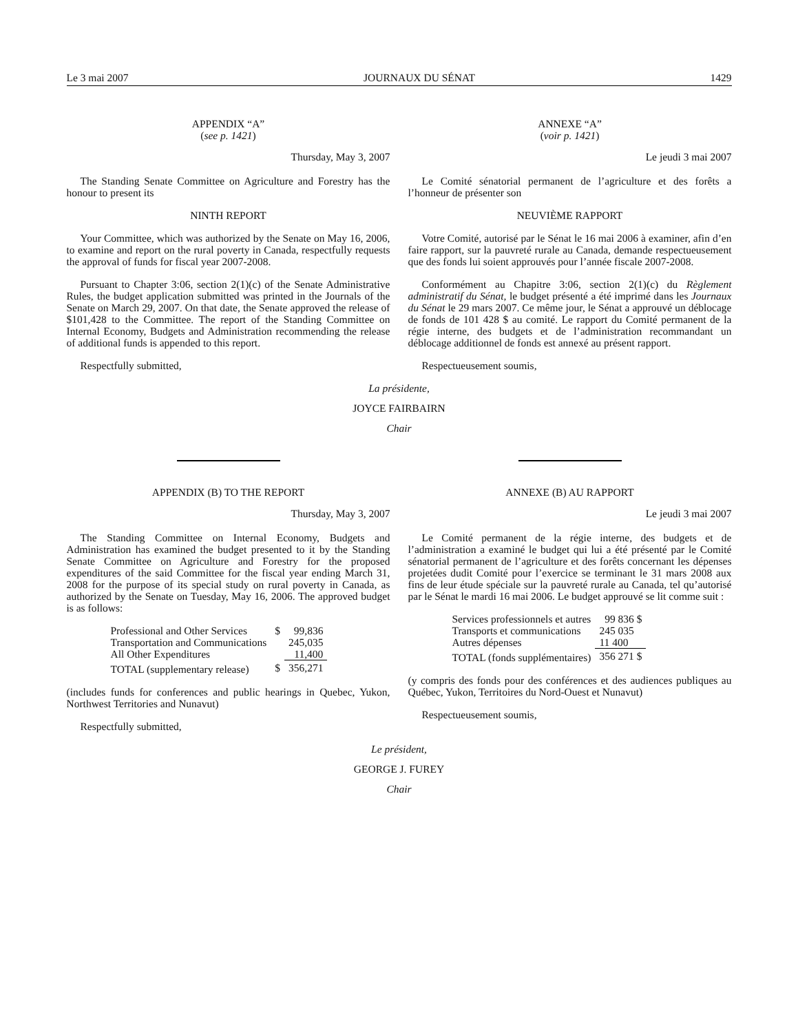Le 3 mai 2007 JOURNAUX DU SÉNAT 1429
APPENDIX “A”
(see p. 1421)
Thursday, May 3, 2007
The Standing Senate Committee on Agriculture and Forestry has the honour to present its
NINTH REPORT
Your Committee, which was authorized by the Senate on May 16, 2006, to examine and report on the rural poverty in Canada, respectfully requests the approval of funds for fiscal year 2007-2008.
Pursuant to Chapter 3:06, section 2(1)(c) of the Senate Administrative Rules, the budget application submitted was printed in the Journals of the Senate on March 29, 2007. On that date, the Senate approved the release of $101,428 to the Committee. The report of the Standing Committee on Internal Economy, Budgets and Administration recommending the release of additional funds is appended to this report.
Respectfully submitted,
ANNEXE “A”
(voir p. 1421)
Le jeudi 3 mai 2007
Le Comité sénatorial permanent de l’agriculture et des forêts a l’honneur de présenter son
NEUVIÈME RAPPORT
Votre Comité, autorisé par le Sénat le 16 mai 2006 à examiner, afin d’en faire rapport, sur la pauvreté rurale au Canada, demande respectueusement que des fonds lui soient approuvés pour l’année fiscale 2007-2008.
Conformément au Chapitre 3:06, section 2(1)(c) du Règlement administratif du Sénat, le budget présenté a été imprimé dans les Journaux du Sénat le 29 mars 2007. Ce même jour, le Sénat a approuvé un déblocage de fonds de 101 428 $ au comité. Le rapport du Comité permanent de la régie interne, des budgets et de l’administration recommandant un déblocage additionnel de fonds est annexé au présent rapport.
Respectueusement soumis,
La présidente,
JOYCE FAIRBAIRN
Chair
APPENDIX (B) TO THE REPORT
Thursday, May 3, 2007
The Standing Committee on Internal Economy, Budgets and Administration has examined the budget presented to it by the Standing Senate Committee on Agriculture and Forestry for the proposed expenditures of the said Committee for the fiscal year ending March 31, 2008 for the purpose of its special study on rural poverty in Canada, as authorized by the Senate on Tuesday, May 16, 2006. The approved budget is as follows:
| Professional and Other Services | $ | 99,836 |
| Transportation and Communications | | 245,035 |
| All Other Expenditures | | 11,400 |
| TOTAL (supplementary release) | $ | 356,271 |
(includes funds for conferences and public hearings in Quebec, Yukon, Northwest Territories and Nunavut)
Respectfully submitted,
ANNEXE (B) AU RAPPORT
Le jeudi 3 mai 2007
Le Comité permanent de la régie interne, des budgets et de l’administration a examiné le budget qui lui a été présenté par le Comité sénatorial permanent de l’agriculture et des forêts concernant les dépenses projetées dudit Comité pour l’exercice se terminant le 31 mars 2008 aux fins de leur étude spéciale sur la pauvreté rurale au Canada, tel qu’autorisé par le Sénat le mardi 16 mai 2006. Le budget approuvé se lit comme suit :
| Services professionnels et autres | 99 836 $ |
| Transports et communications | 245 035 |
| Autres dépenses | 11 400 |
| TOTAL (fonds supplémentaires) | 356 271 $ |
(y compris des fonds pour des conférences et des audiences publiques au Québec, Yukon, Territoires du Nord-Ouest et Nunavut)
Respectueusement soumis,
Le président,
GEORGE J. FUREY
Chair